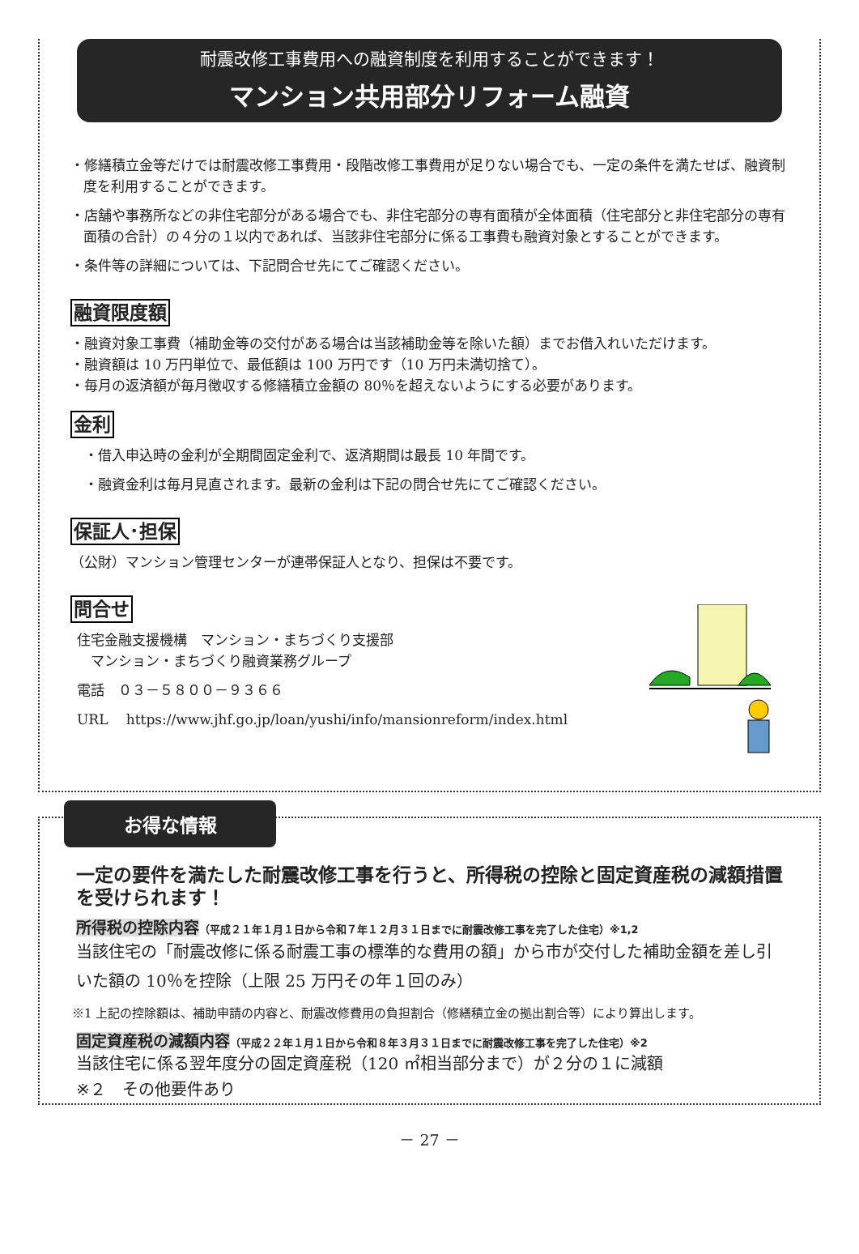耐震改修工事費用への融資制度を利用することができます！
マンション共用部分リフォーム融資
・修繕積立金等だけでは耐震改修工事費用・段階改修工事費用が足りない場合でも、一定の条件を満たせば、融資制度を利用することができます。
・店舗や事務所などの非住宅部分がある場合でも、非住宅部分の専有面積が全体面積（住宅部分と非住宅部分の専有面積の合計）の４分の１以内であれば、当該非住宅部分に係る工事費も融資対象とすることができます。
・条件等の詳細については、下記問合せ先にてご確認ください。
融資限度額
・融資対象工事費（補助金等の交付がある場合は当該補助金等を除いた額）までお借入れいただけます。
・融資額は 10 万円単位で、最低額は 100 万円です（10 万円未満切捨て）。
・毎月の返済額が毎月徴収する修繕積立金額の 80％を超えないようにする必要があります。
金利
　・借入申込時の金利が全期間固定金利で、返済期間は最長 10 年間です。
　・融資金利は毎月見直されます。最新の金利は下記の問合せ先にてご確認ください。
保証人･担保
（公財）マンション管理センターが連帯保証人となり、担保は不要です。
問合せ
住宅金融支援機構　マンション・まちづくり支援部
　マンション・まちづくり融資業務グループ
電話　０３－５８００－９３６６
URL　 https://www.jhf.go.jp/loan/yushi/info/mansionreform/index.html
お得な情報
一定の要件を満たした耐震改修工事を行うと、所得税の控除と固定資産税の減額措置を受けられます！
所得税の控除内容（平成２１年１月１日から令和７年１２月３１日までに耐震改修工事を完了した住宅）※1,2
当該住宅の「耐震改修に係る耐震工事の標準的な費用の額」から市が交付した補助金額を差し引いた額の 10％を控除（上限 25 万円その年１回のみ）
※1 上記の控除額は、補助申請の内容と、耐震改修費用の負担割合（修繕積立金の拠出割合等）により算出します。
固定資産税の減額内容（平成２２年１月１日から令和８年３月３１日までに耐震改修工事を完了した住宅）※2
当該住宅に係る翌年度分の固定資産税（120 ㎡相当部分まで）が２分の１に減額
※２　その他要件あり
－ 27 －